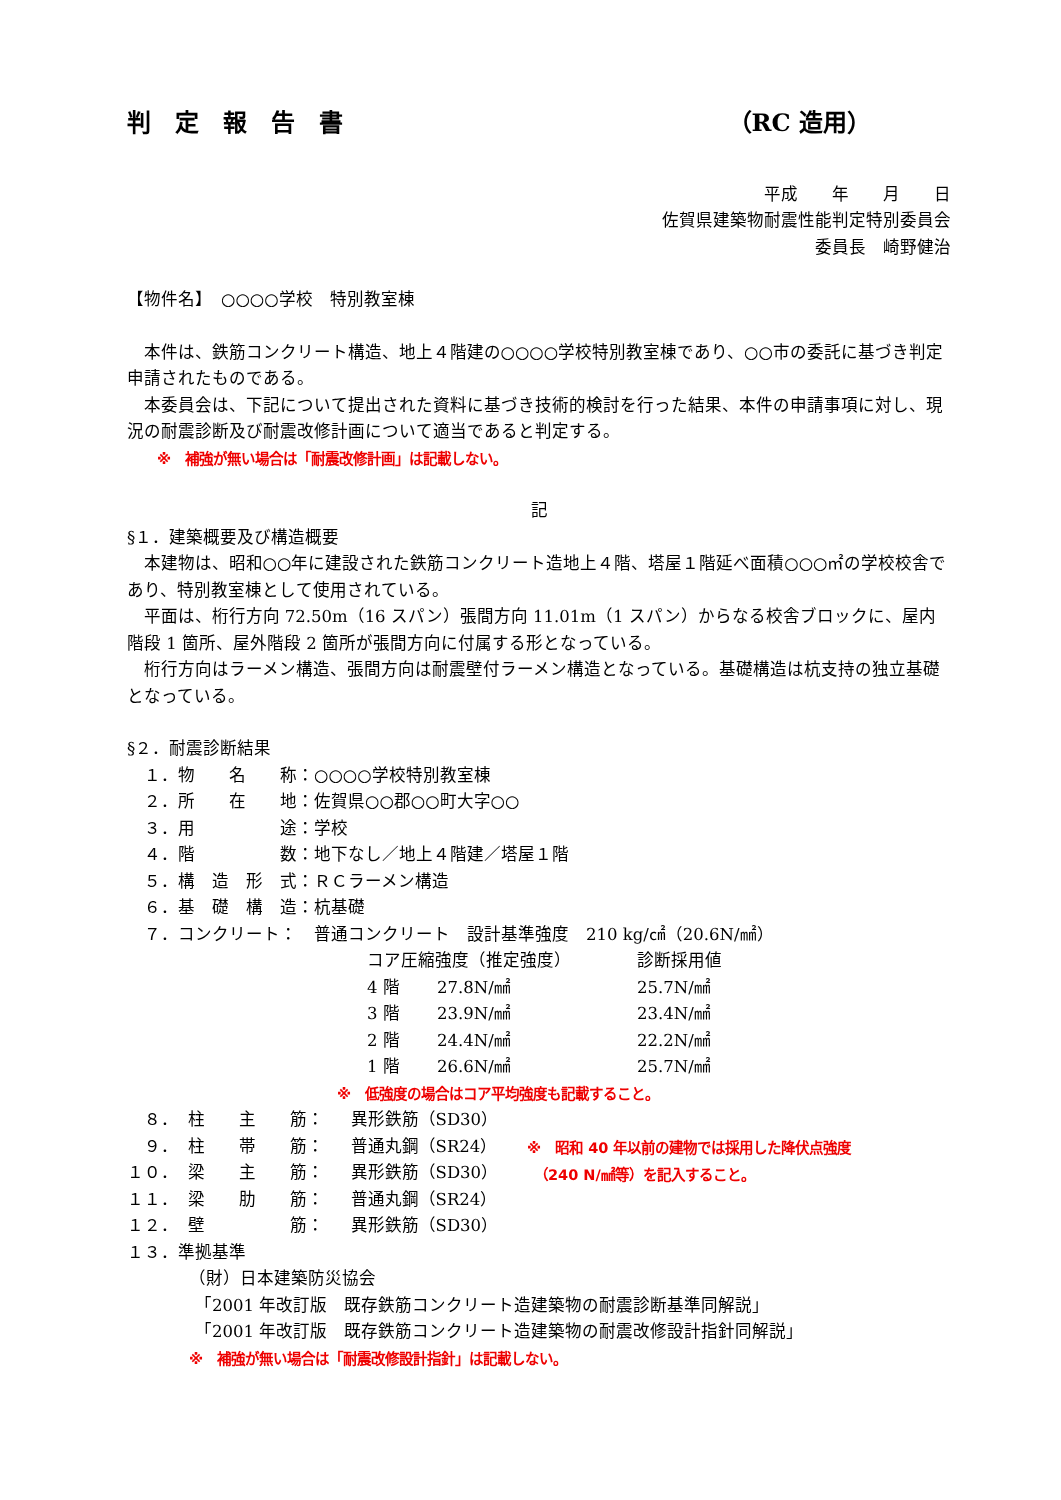判　定　報　告　書 （RC 造用）
平成　　年　　月　　日
佐賀県建築物耐震性能判定特別委員会
委員長　崎野健治
【物件名】　○○○○学校　特別教室棟
本件は、鉄筋コンクリート構造、地上４階建の○○○○学校特別教室棟であり、○○市の委託に基づき判定申請されたものである。
本委員会は、下記について提出された資料に基づき技術的検討を行った結果、本件の申請事項に対し、現況の耐震診断及び耐震改修計画について適当であると判定する。
※　補強が無い場合は「耐震改修計画」は記載しない。
記
§１．建築概要及び構造概要
本建物は、昭和○○年に建設された鉄筋コンクリート造地上４階、塔屋１階延べ面積○○○㎡の学校校舎であり、特別教室棟として使用されている。
平面は、桁行方向 72.50m（16 スパン）張間方向 11.01m（1 スパン）からなる校舎ブロックに、屋内階段 1 箇所、屋外階段 2 箇所が張間方向に付属する形となっている。
桁行方向はラーメン構造、張間方向は耐震壁付ラーメン構造となっている。基礎構造は杭支持の独立基礎となっている。
§２．耐震診断結果
| １． | 物 名 称： | ○○○○学校特別教室棟 |
| ２． | 所 在 地： | 佐賀県○○郡○○町大字○○ |
| ３． | 用 途： | 学校 |
| ４． | 階 数： | 地下なし／地上４階建／塔屋１階 |
| ５． | 構 造 形 式： | ＲＣラーメン構造 |
| ６． | 基 礎 構 造： | 杭基礎 |
| ７． | コンクリート： | 普通コンクリート 設計基準強度 210 kg/㎠（20.6N/㎟） |
| コア圧縮強度（推定強度） | | 診断採用値 |
| 4 階 | 27.8N/㎟ | 25.7N/㎟ |
| 3 階 | 23.9N/㎟ | 23.4N/㎟ |
| 2 階 | 24.4N/㎟ | 22.2N/㎟ |
| 1 階 | 26.6N/㎟ | 25.7N/㎟ |
※　低強度の場合はコア平均強度も記載すること。
| ８． | 柱 主 筋： | 異形鉄筋（SD30） |
| ９． | 柱 帯 筋： | 普通丸鋼（SR24） |
| １０． | 梁 主 筋： | 異形鉄筋（SD30） |
| １１． | 梁 肋 筋： | 普通丸鋼（SR24） |
| １２． | 壁 筋： | 異形鉄筋（SD30） |
※　昭和 40 年以前の建物では採用した降伏点強度
　（240 N/㎟等）を記入すること。
１３．準拠基準
（財）日本建築防災協会
「2001 年改訂版　既存鉄筋コンクリート造建築物の耐震診断基準同解説」
「2001 年改訂版　既存鉄筋コンクリート造建築物の耐震改修設計指針同解説」
※　補強が無い場合は「耐震改修設計指針」は記載しない。